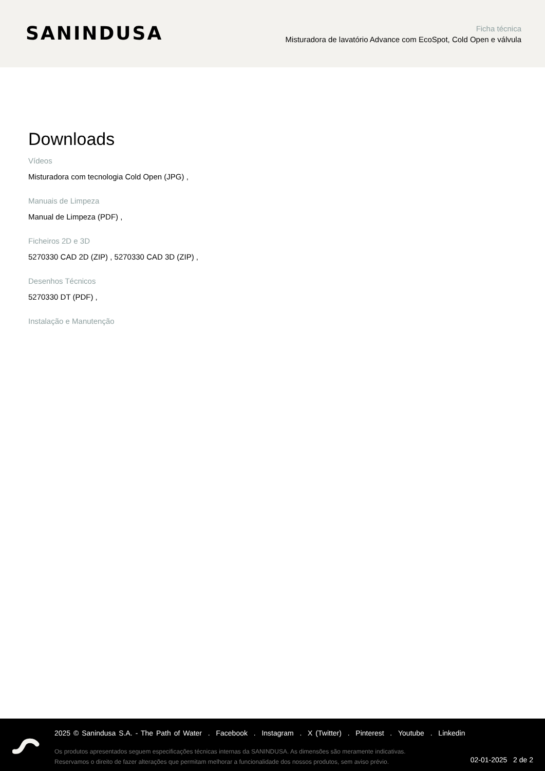SANINDUSA
Ficha técnica
Misturadora de lavatório Advance com EcoSpot, Cold Open e válvula
Downloads
Vídeos
Misturadora com tecnologia Cold Open (JPG) ,
Manuais de Limpeza
Manual de Limpeza (PDF) ,
Ficheiros 2D e 3D
5270330 CAD 2D (ZIP) , 5270330 CAD 3D (ZIP) ,
Desenhos Técnicos
5270330 DT (PDF) ,
Instalação e Manutenção
2025 © Sanindusa S.A. - The Path of Water . Facebook . Instagram . X (Twitter) . Pinterest . Youtube . Linkedin
Os produtos apresentados seguem especificações técnicas internas da SANINDUSA. As dimensões são meramente indicativas.
Reservamos o direito de fazer alterações que permitam melhorar a funcionalidade dos nossos produtos, sem aviso prévio.
02-01-2025 2 de 2